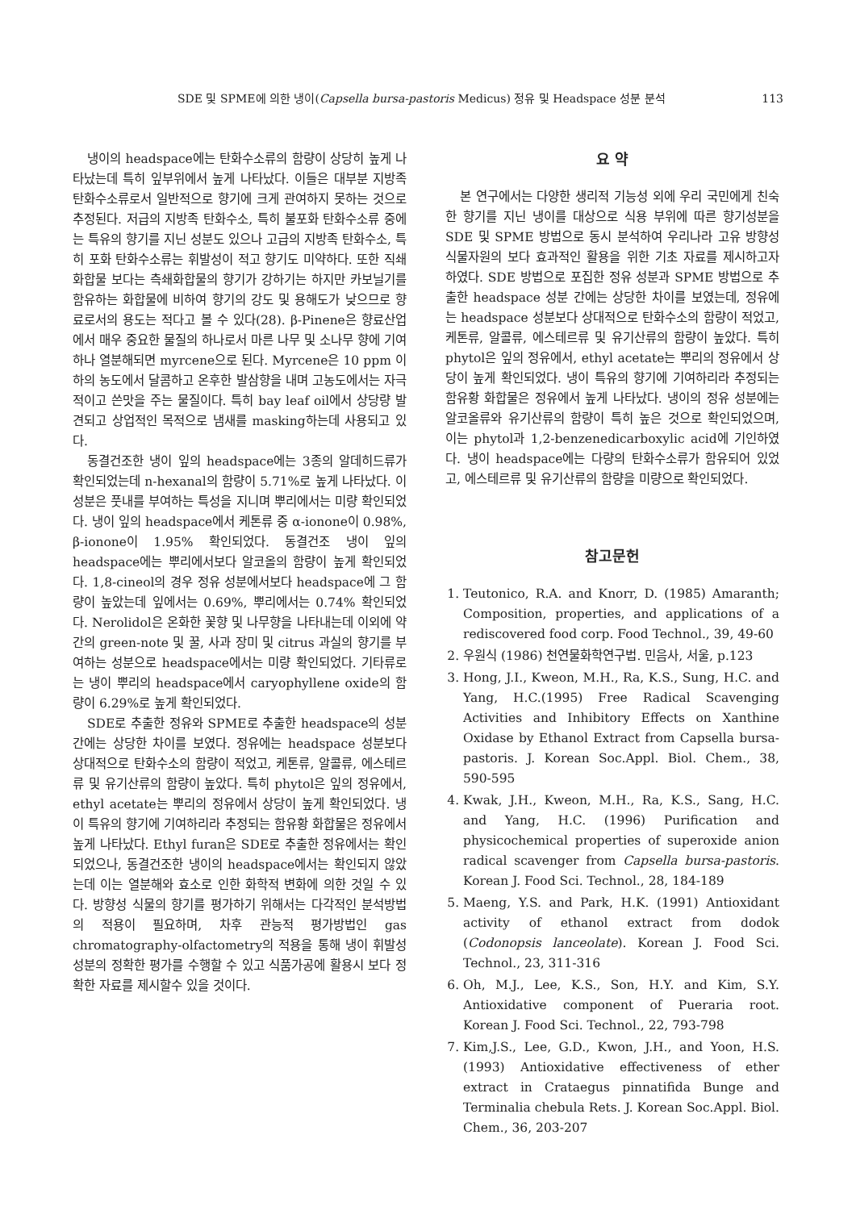SDE 및 SPME에 의한 냉이(Capsella bursa-pastoris Medicus) 정유 및 Headspace 성분 분석 113
냉이의 headspace에는 탄화수소류의 함량이 상당히 높게 나타났는데 특히 잎부위에서 높게 나타났다. 이들은 대부분 지방족 탄화수소류로서 일반적으로 향기에 크게 관여하지 못하는 것으로 추정된다. 저급의 지방족 탄화수소, 특히 불포화 탄화수소류 중에는 특유의 향기를 지닌 성분도 있으나 고급의 지방족 탄화수소, 특히 포화 탄화수소류는 휘발성이 적고 향기도 미약하다. 또한 직쇄화합물 보다는 측쇄화합물의 향기가 강하기는 하지만 카보닐기를 함유하는 화합물에 비하여 향기의 강도 및 용해도가 낮으므로 향료로서의 용도는 적다고 볼 수 있다(28). β-Pinene은 향료산업에서 매우 중요한 물질의 하나로서 마른 나무 및 소나무 향에 기여하나 열분해되면 myrcene으로 된다. Myrcene은 10 ppm 이하의 농도에서 달콤하고 온후한 발삼향을 내며 고농도에서는 자극적이고 쓴맛을 주는 물질이다. 특히 bay leaf oil에서 상당량 발견되고 상업적인 목적으로 냄새를 masking하는데 사용되고 있다.
동결건조한 냉이 잎의 headspace에는 3종의 알데히드류가 확인되었는데 n-hexanal의 함량이 5.71%로 높게 나타났다. 이 성분은 풋내를 부여하는 특성을 지니며 뿌리에서는 미량 확인되었다. 냉이 잎의 headspace에서 케톤류 중 α-ionone이 0.98%, β-ionone이 1.95% 확인되었다. 동결건조 냉이 잎의 headspace에는 뿌리에서보다 알코올의 함량이 높게 확인되었다. 1,8-cineol의 경우 정유 성분에서보다 headspace에 그 함량이 높았는데 잎에서는 0.69%, 뿌리에서는 0.74% 확인되었다. Nerolidol은 온화한 꽃향 및 나무향을 나타내는데 이외에 약간의 green-note 및 꿀, 사과 장미 및 citrus 과실의 향기를 부여하는 성분으로 headspace에서는 미량 확인되었다. 기타류로는 냉이 뿌리의 headspace에서 caryophyllene oxide의 함량이 6.29%로 높게 확인되었다.
SDE로 추출한 정유와 SPME로 추출한 headspace의 성분 간에는 상당한 차이를 보였다. 정유에는 headspace 성분보다 상대적으로 탄화수소의 함량이 적었고, 케톤류, 알콜류, 에스테르류 및 유기산류의 함량이 높았다. 특히 phytol은 잎의 정유에서, ethyl acetate는 뿌리의 정유에서 상당이 높게 확인되었다. 냉이 특유의 향기에 기여하리라 추정되는 함유황 화합물은 정유에서 높게 나타났다. Ethyl furan은 SDE로 추출한 정유에서는 확인되었으나, 동결건조한 냉이의 headspace에서는 확인되지 않았는데 이는 열분해와 효소로 인한 화학적 변화에 의한 것일 수 있다. 방향성 식물의 향기를 평가하기 위해서는 다각적인 분석방법의 적용이 필요하며, 차후 관능적 평가방법인 gas chromatography-olfactometry의 적용을 통해 냉이 휘발성 성분의 정확한 평가를 수행할 수 있고 식품가공에 활용시 보다 정확한 자료를 제시할수 있을 것이다.
요 약
본 연구에서는 다양한 생리적 기능성 외에 우리 국민에게 친숙한 향기를 지닌 냉이를 대상으로 식용 부위에 따른 향기성분을 SDE 및 SPME 방법으로 동시 분석하여 우리나라 고유 방향성 식물자원의 보다 효과적인 활용을 위한 기초 자료를 제시하고자 하였다. SDE 방법으로 포집한 정유 성분과 SPME 방법으로 추출한 headspace 성분 간에는 상당한 차이를 보였는데, 정유에는 headspace 성분보다 상대적으로 탄화수소의 함량이 적었고, 케톤류, 알콜류, 에스테르류 및 유기산류의 함량이 높았다. 특히 phytol은 잎의 정유에서, ethyl acetate는 뿌리의 정유에서 상당이 높게 확인되었다. 냉이 특유의 향기에 기여하리라 추정되는 함유황 화합물은 정유에서 높게 나타났다. 냉이의 정유 성분에는 알코올류와 유기산류의 함량이 특히 높은 것으로 확인되었으며, 이는 phytol과 1,2-benzenedicarboxylic acid에 기인하였다. 냉이 headspace에는 다량의 탄화수소류가 함유되어 있었고, 에스테르류 및 유기산류의 함량을 미량으로 확인되었다.
참고문헌
1. Teutonico, R.A. and Knorr, D. (1985) Amaranth; Composition, properties, and applications of a rediscovered food corp. Food Technol., 39, 49-60
2. 우원식 (1986) 천연물화학연구법. 민음사, 서울, p.123
3. Hong, J.I., Kweon, M.H., Ra, K.S., Sung, H.C. and Yang, H.C.(1995) Free Radical Scavenging Activities and Inhibitory Effects on Xanthine Oxidase by Ethanol Extract from Capsella bursa-pastoris. J. Korean Soc.Appl. Biol. Chem., 38, 590-595
4. Kwak, J.H., Kweon, M.H., Ra, K.S., Sang, H.C. and Yang, H.C. (1996) Purification and physicochemical properties of superoxide anion radical scavenger from Capsella bursa-pastoris. Korean J. Food Sci. Technol., 28, 184-189
5. Maeng, Y.S. and Park, H.K. (1991) Antioxidant activity of ethanol extract from dodok (Codonopsis lanceolate). Korean J. Food Sci. Technol., 23, 311-316
6. Oh, M.J., Lee, K.S., Son, H.Y. and Kim, S.Y. Antioxidative component of Pueraria root. Korean J. Food Sci. Technol., 22, 793-798
7. Kim,J.S., Lee, G.D., Kwon, J.H., and Yoon, H.S.(1993) Antioxidative effectiveness of ether extract in Crataegus pinnatifida Bunge and Terminalia chebula Rets. J. Korean Soc.Appl. Biol. Chem., 36, 203-207